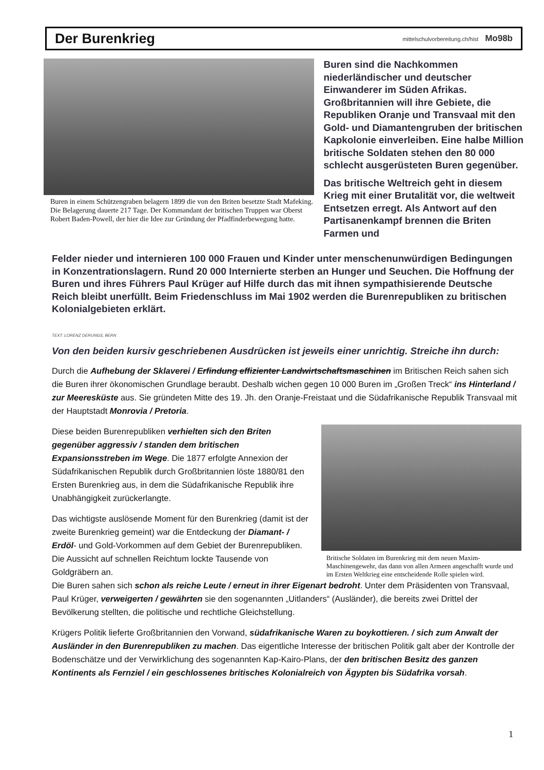Der Burenkrieg
mittelschulvorbereitung.ch/hist Mo98b
Buren in einem Schützengraben belagern 1899 die von den Briten besetzte Stadt Mafeking. Die Belagerung dauerte 217 Tage. Der Kommandant der britischen Truppen war Oberst Robert Baden-Powell, der hier die Idee zur Gründung der Pfadfinderbewegung hatte.
Buren sind die Nachkommen niederländischer und deutscher Einwanderer im Süden Afrikas. Großbritannien will ihre Gebiete, die Republiken Oranje und Transvaal mit den Gold- und Diamantengruben der britischen Kapkolonie einverleiben. Eine halbe Million britische Soldaten stehen den 80 000 schlecht ausgerüsteten Buren gegenüber.
Das britische Weltreich geht in diesem Krieg mit einer Brutalität vor, die weltweit Entsetzen erregt. Als Antwort auf den Partisanenkampf brennen die Briten Farmen und
Felder nieder und internieren 100 000 Frauen und Kinder unter menschenunwürdigen Bedingungen in Konzentrationslagern. Rund 20 000 Internierte sterben an Hunger und Seuchen. Die Hoffnung der Buren und ihres Führers Paul Krüger auf Hilfe durch das mit ihnen sympathisierende Deutsche Reich bleibt unerfüllt. Beim Friedenschluss im Mai 1902 werden die Burenrepubliken zu britischen Kolonialgebieten erklärt.
TEXT: LORENZ DERUNGS, BERN
Von den beiden kursiv geschriebenen Ausdrücken ist jeweils einer unrichtig. Streiche ihn durch:
Durch die Aufhebung der Sklaverei / Erfindung effizienter Landwirtschaftsmaschinen im Britischen Reich sahen sich die Buren ihrer ökonomischen Grundlage beraubt. Deshalb wichen gegen 10 000 Buren im „Großen Treck“ ins Hinterland / zur Meeresküste aus. Sie gründeten Mitte des 19. Jh. den Oranje-Freistaat und die Südafrikanische Republik Transvaal mit der Hauptstadt Monrovia / Pretoria.
Diese beiden Burenrepubliken verhielten sich den Briten gegenüber aggressiv / standen dem britischen Expansionsstreben im Wege. Die 1877 erfolgte Annexion der Südafrikanischen Republik durch Großbritannien löste 1880/81 den Ersten Burenkrieg aus, in dem die Südafrikanische Republik ihre Unabhängigkeit zurückerlangte.
Das wichtigste auslösende Moment für den Burenkrieg (damit ist der zweite Burenkrieg gemeint) war die Entdeckung der Diamant- / Erdöl- und Gold-Vorkommen auf dem Gebiet der Burenrepubliken. Die Aussicht auf schnellen Reichtum lockte Tausende von Goldgräbern an.
Britische Soldaten im Burenkrieg mit dem neuen Maxim-Maschinengewehr, das dann von allen Armeen angeschafft wurde und im Ersten Weltkrieg eine entscheidende Rolle spielen wird.
Die Buren sahen sich schon als reiche Leute / erneut in ihrer Eigenart bedroht. Unter dem Präsidenten von Transvaal, Paul Krüger, verweigerten / gewährten sie den sogenannten „Uitlanders“ (Ausländer), die bereits zwei Drittel der Bevölkerung stellten, die politische und rechtliche Gleichstellung.
Krügers Politik lieferte Großbritannien den Vorwand, südafrikanische Waren zu boykottieren. / sich zum Anwalt der Ausländer in den Burenrepubliken zu machen. Das eigentliche Interesse der britischen Politik galt aber der Kontrolle der Bodenschätze und der Verwirklichung des sogenannten Kap-Kairo-Plans, der den britischen Besitz des ganzen Kontinents als Fernziel / ein geschlossenes britisches Kolonialreich von Ägypten bis Südafrika vorsah.
1